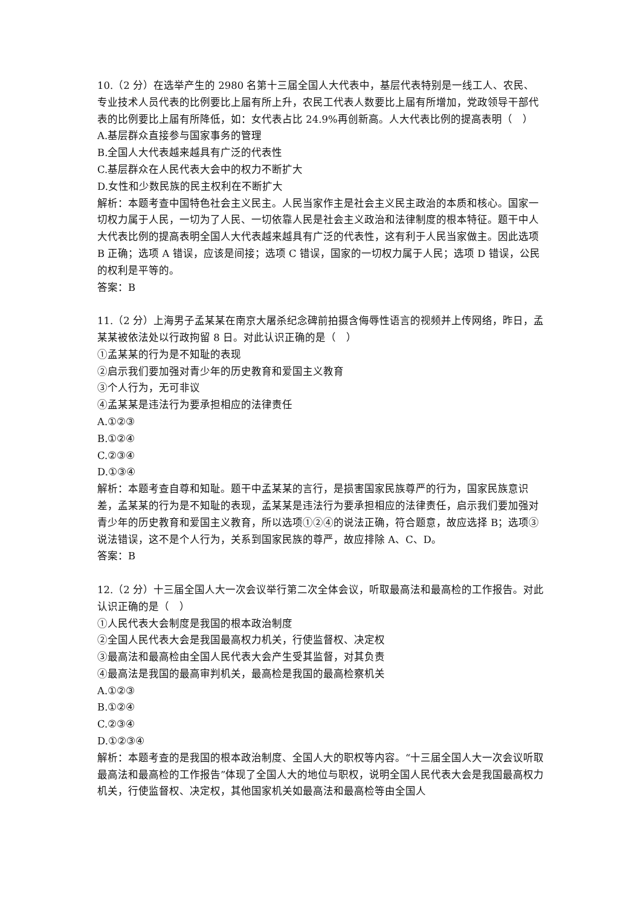10.（2 分）在选举产生的 2980 名第十三届全国人大代表中，基层代表特别是一线工人、农民、专业技术人员代表的比例要比上届有所上升，农民工代表人数要比上届有所增加，党政领导干部代表的比例要比上届有所降低，如：女代表占比 24.9%再创新高。人大代表比例的提高表明（　）
A.基层群众直接参与国家事务的管理
B.全国人大代表越来越具有广泛的代表性
C.基层群众在人民代表大会中的权力不断扩大
D.女性和少数民族的民主权利在不断扩大
解析：本题考查中国特色社会主义民主。人民当家作主是社会主义民主政治的本质和核心。国家一切权力属于人民，一切为了人民、一切依靠人民是社会主义政治和法律制度的根本特征。题干中人大代表比例的提高表明全国人大代表越来越具有广泛的代表性，这有利于人民当家做主。因此选项 B 正确；选项 A 错误，应该是间接；选项 C 错误，国家的一切权力属于人民；选项 D 错误，公民的权利是平等的。
答案：B
11.（2 分）上海男子孟某某在南京大屠杀纪念碑前拍摄含侮辱性语言的视频并上传网络，昨日，孟某某被依法处以行政拘留 8 日。对此认识正确的是（　）
①孟某某的行为是不知耻的表现
②启示我们要加强对青少年的历史教育和爱国主义教育
③个人行为，无可非议
④孟某某是违法行为要承担相应的法律责任
A.①②③
B.①②④
C.②③④
D.①③④
解析：本题考查自尊和知耻。题干中孟某某的言行，是损害国家民族尊严的行为，国家民族意识差，孟某某的行为是不知耻的表现，孟某某是违法行为要承担相应的法律责任，启示我们要加强对青少年的历史教育和爱国主义教育，所以选项①②④的说法正确，符合题意，故应选择 B；选项③说法错误，这不是个人行为，关系到国家民族的尊严，故应排除 A、C、D。
答案：B
12.（2 分）十三届全国人大一次会议举行第二次全体会议，听取最高法和最高检的工作报告。对此认识正确的是（　）
①人民代表大会制度是我国的根本政治制度
②全国人民代表大会是我国最高权力机关，行使监督权、决定权
③最高法和最高检由全国人民代表大会产生受其监督，对其负责
④最高法是我国的最高审判机关，最高检是我国的最高检察机关
A.①②③
B.①②④
C.②③④
D.①②③④
解析：本题考查的是我国的根本政治制度、全国人大的职权等内容。“十三届全国人大一次会议听取最高法和最高检的工作报告”体现了全国人大的地位与职权，说明全国人民代表大会是我国最高权力机关，行使监督权、决定权，其他国家机关如最高法和最高检等由全国人